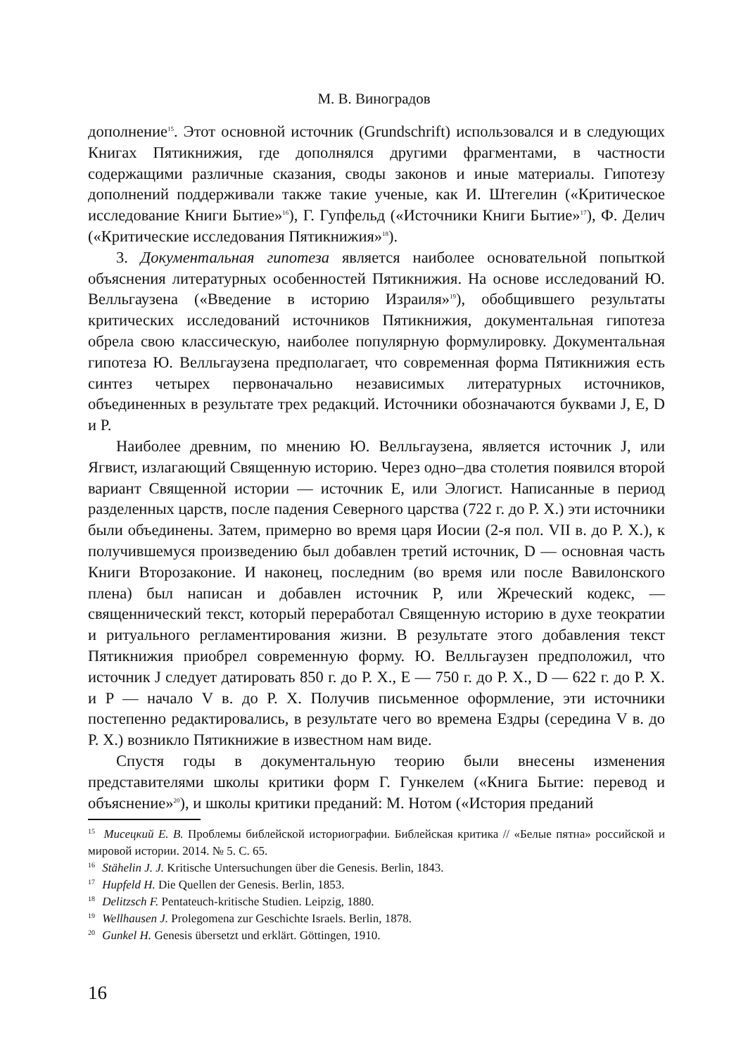М. В. Виноградов
дополнение<sup>15</sup>. Этот основной источник (Grundschrift) использовался и в следующих Книгах Пятикнижия, где дополнялся другими фрагментами, в частности содержащими различные сказания, своды законов и иные материалы. Гипотезу дополнений поддерживали также такие ученые, как И. Штегелин («Критическое исследование Книги Бытие»<sup>16</sup>), Г. Гупфельд («Источники Книги Бытие»<sup>17</sup>), Ф. Делич («Критические исследования Пятикнижия»<sup>18</sup>).
3. Документальная гипотеза является наиболее основательной попыткой объяснения литературных особенностей Пятикнижия. На основе исследований Ю. Велльгаузена («Введение в историю Израиля»<sup>19</sup>), обобщившего результаты критических исследований источников Пятикнижия, документальная гипотеза обрела свою классическую, наиболее популярную формулировку. Документальная гипотеза Ю. Велльгаузена предполагает, что современная форма Пятикнижия есть синтез четырех первоначально независимых литературных источников, объединенных в результате трех редакций. Источники обозначаются буквами J, E, D и P.
Наиболее древним, по мнению Ю. Велльгаузена, является источник J, или Ягвист, излагающий Священную историю. Через одно–два столетия появился второй вариант Священной истории — источник E, или Элогист. Написанные в период разделенных царств, после падения Северного царства (722 г. до Р. Х.) эти источники были объединены. Затем, примерно во время царя Иосии (2-я пол. VII в. до Р. Х.), к получившемуся произведению был добавлен третий источник, D — основная часть Книги Второзаконие. И наконец, последним (во время или после Вавилонского плена) был написан и добавлен источник P, или Жреческий кодекс, — священнический текст, который переработал Священную историю в духе теократии и ритуального регламентирования жизни. В результате этого добавления текст Пятикнижия приобрел современную форму. Ю. Велльгаузен предположил, что источник J следует датировать 850 г. до Р. Х., E — 750 г. до Р. Х., D — 622 г. до Р. Х. и P — начало V в. до Р. Х. Получив письменное оформление, эти источники постепенно редактировались, в результате чего во времена Ездры (середина V в. до Р. Х.) возникло Пятикнижие в известном нам виде.
Спустя годы в документальную теорию были внесены изменения представителями школы критики форм Г. Гункелем («Книга Бытие: перевод и объяснение»<sup>20</sup>), и школы критики преданий: М. Нотом («История преданий
<sup>15</sup> Мисецкий Е. В. Проблемы библейской историографии. Библейская критика // «Белые пятна» российской и мировой истории. 2014. № 5. С. 65.
<sup>16</sup> Stähelin J. J. Kritische Untersuchungen über die Genesis. Berlin, 1843.
<sup>17</sup> Hupfeld H. Die Quellen der Genesis. Berlin, 1853.
<sup>18</sup> Delitzsch F. Pentateuch-kritische Studien. Leipzig, 1880.
<sup>19</sup> Wellhausen J. Prolegomena zur Geschichte Israels. Berlin, 1878.
<sup>20</sup> Gunkel H. Genesis übersetzt und erklärt. Göttingen, 1910.
16